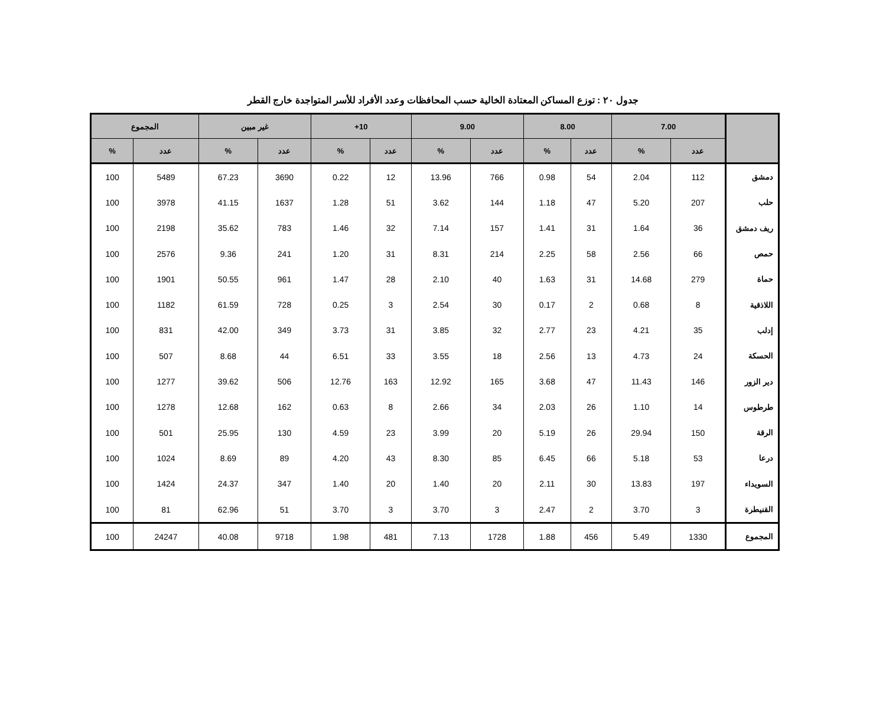جدول ٢٠ : توزع المساكن المعتادة الخالية حسب المحافظات وعدد الأفراد للأسر المتواجدة خارج القطر
| | 7.00 | | 8.00 | | 9.00 | | 10+ | | غير مبين | | المجموع | |
| --- | --- | --- | --- | --- | --- | --- | --- | --- | --- | --- | --- | --- |
| | عدد | % | عدد | % | عدد | % | عدد | % | عدد | % | عدد | % |
| دمشق | 112 | 2.04 | 54 | 0.98 | 766 | 13.96 | 12 | 0.22 | 3690 | 67.23 | 5489 | 100 |
| حلب | 207 | 5.20 | 47 | 1.18 | 144 | 3.62 | 51 | 1.28 | 1637 | 41.15 | 3978 | 100 |
| ريف دمشق | 36 | 1.64 | 31 | 1.41 | 157 | 7.14 | 32 | 1.46 | 783 | 35.62 | 2198 | 100 |
| حمص | 66 | 2.56 | 58 | 2.25 | 214 | 8.31 | 31 | 1.20 | 241 | 9.36 | 2576 | 100 |
| حماة | 279 | 14.68 | 31 | 1.63 | 40 | 2.10 | 28 | 1.47 | 961 | 50.55 | 1901 | 100 |
| اللاذقية | 8 | 0.68 | 2 | 0.17 | 30 | 2.54 | 3 | 0.25 | 728 | 61.59 | 1182 | 100 |
| إدلب | 35 | 4.21 | 23 | 2.77 | 32 | 3.85 | 31 | 3.73 | 349 | 42.00 | 831 | 100 |
| الحسكة | 24 | 4.73 | 13 | 2.56 | 18 | 3.55 | 33 | 6.51 | 44 | 8.68 | 507 | 100 |
| دير الزور | 146 | 11.43 | 47 | 3.68 | 165 | 12.92 | 163 | 12.76 | 506 | 39.62 | 1277 | 100 |
| طرطوس | 14 | 1.10 | 26 | 2.03 | 34 | 2.66 | 8 | 0.63 | 162 | 12.68 | 1278 | 100 |
| الرقة | 150 | 29.94 | 26 | 5.19 | 20 | 3.99 | 23 | 4.59 | 130 | 25.95 | 501 | 100 |
| درعا | 53 | 5.18 | 66 | 6.45 | 85 | 8.30 | 43 | 4.20 | 89 | 8.69 | 1024 | 100 |
| السويداء | 197 | 13.83 | 30 | 2.11 | 20 | 1.40 | 20 | 1.40 | 347 | 24.37 | 1424 | 100 |
| القنيطرة | 3 | 3.70 | 2 | 2.47 | 3 | 3.70 | 3 | 3.70 | 51 | 62.96 | 81 | 100 |
| المجموع | 1330 | 5.49 | 456 | 1.88 | 1728 | 7.13 | 481 | 1.98 | 9718 | 40.08 | 24247 | 100 |